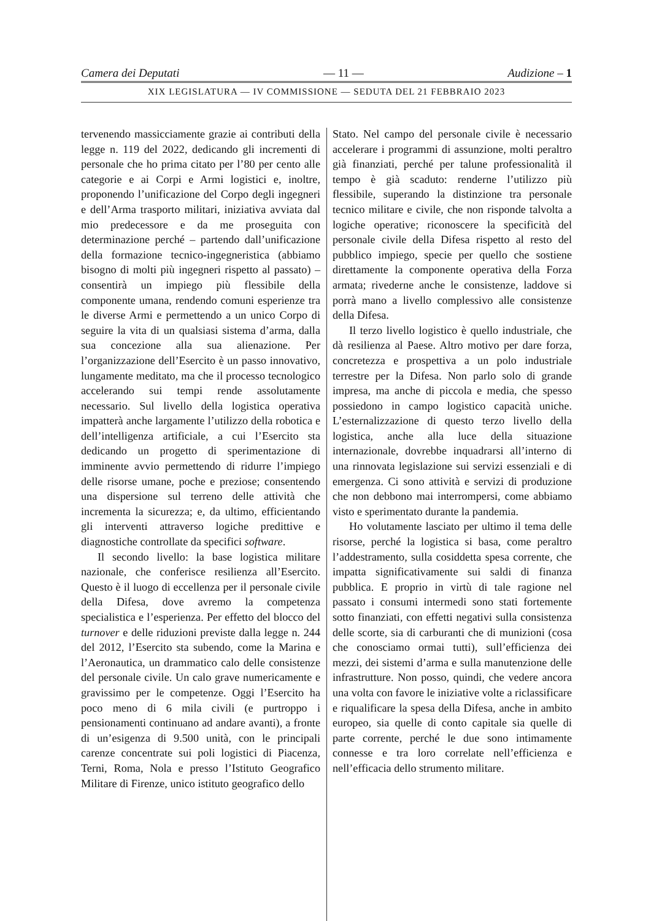Camera dei Deputati — 11 — Audizione – 1
XIX LEGISLATURA — IV COMMISSIONE — SEDUTA DEL 21 FEBBRAIO 2023
tervenendo massicciamente grazie ai contributi della legge n. 119 del 2022, dedicando gli incrementi di personale che ho prima citato per l’80 per cento alle categorie e ai Corpi e Armi logistici e, inoltre, proponendo l’unificazione del Corpo degli ingegneri e dell’Arma trasporto militari, iniziativa avviata dal mio predecessore e da me proseguita con determinazione perché – partendo dall’unificazione della formazione tecnico-ingegneristica (abbiamo bisogno di molti più ingegneri rispetto al passato) – consentirà un impiego più flessibile della componente umana, rendendo comuni esperienze tra le diverse Armi e permettendo a un unico Corpo di seguire la vita di un qualsiasi sistema d’arma, dalla sua concezione alla sua alienazione. Per l’organizzazione dell’Esercito è un passo innovativo, lungamente meditato, ma che il processo tecnologico accelerando sui tempi rende assolutamente necessario. Sul livello della logistica operativa impatterà anche largamente l’utilizzo della robotica e dell’intelligenza artificiale, a cui l’Esercito sta dedicando un progetto di sperimentazione di imminente avvio permettendo di ridurre l’impiego delle risorse umane, poche e preziose; consentendo una dispersione sul terreno delle attività che incrementa la sicurezza; e, da ultimo, efficientando gli interventi attraverso logiche predittive e diagnostiche controllate da specifici software.
Il secondo livello: la base logistica militare nazionale, che conferisce resilienza all’Esercito. Questo è il luogo di eccellenza per il personale civile della Difesa, dove avremo la competenza specialistica e l’esperienza. Per effetto del blocco del turnover e delle riduzioni previste dalla legge n. 244 del 2012, l’Esercito sta subendo, come la Marina e l’Aeronautica, un drammatico calo delle consistenze del personale civile. Un calo grave numericamente e gravissimo per le competenze. Oggi l’Esercito ha poco meno di 6 mila civili (e purtroppo i pensionamenti continuano ad andare avanti), a fronte di un’esigenza di 9.500 unità, con le principali carenze concentrate sui poli logistici di Piacenza, Terni, Roma, Nola e presso l’Istituto Geografico Militare di Firenze, unico istituto geografico dello
Stato. Nel campo del personale civile è necessario accelerare i programmi di assunzione, molti peraltro già finanziati, perché per talune professionalità il tempo è già scaduto: renderne l’utilizzo più flessibile, superando la distinzione tra personale tecnico militare e civile, che non risponde talvolta a logiche operative; riconoscere la specificità del personale civile della Difesa rispetto al resto del pubblico impiego, specie per quello che sostiene direttamente la componente operativa della Forza armata; rivederne anche le consistenze, laddove si porrà mano a livello complessivo alle consistenze della Difesa.
Il terzo livello logistico è quello industriale, che dà resilienza al Paese. Altro motivo per dare forza, concretezza e prospettiva a un polo industriale terrestre per la Difesa. Non parlo solo di grande impresa, ma anche di piccola e media, che spesso possiedono in campo logistico capacità uniche. L’esternalizzazione di questo terzo livello della logistica, anche alla luce della situazione internazionale, dovrebbe inquadrarsi all’interno di una rinnovata legislazione sui servizi essenziali e di emergenza. Ci sono attività e servizi di produzione che non debbono mai interrompersi, come abbiamo visto e sperimentato durante la pandemia.
Ho volutamente lasciato per ultimo il tema delle risorse, perché la logistica si basa, come peraltro l’addestramento, sulla cosiddetta spesa corrente, che impatta significativamente sui saldi di finanza pubblica. E proprio in virtù di tale ragione nel passato i consumi intermedi sono stati fortemente sotto finanziati, con effetti negativi sulla consistenza delle scorte, sia di carburanti che di munizioni (cosa che conosciamo ormai tutti), sull’efficienza dei mezzi, dei sistemi d’arma e sulla manutenzione delle infrastrutture. Non posso, quindi, che vedere ancora una volta con favore le iniziative volte a riclassificare e riqualificare la spesa della Difesa, anche in ambito europeo, sia quelle di conto capitale sia quelle di parte corrente, perché le due sono intimamente connesse e tra loro correlate nell’efficienza e nell’efficacia dello strumento militare.